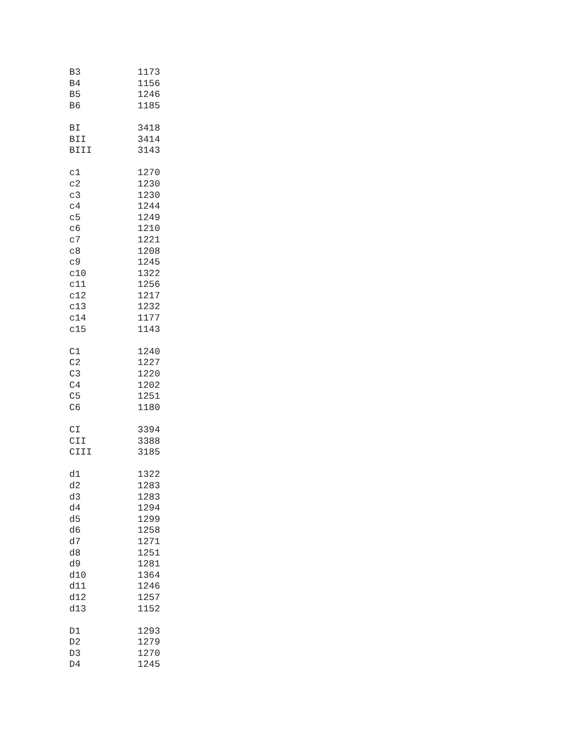| B3 | 1173 |
| B4 | 1156 |
| B5 | 1246 |
| B6 | 1185 |
| BI | 3418 |
| BII | 3414 |
| BIII | 3143 |
| c1 | 1270 |
| c2 | 1230 |
| c3 | 1230 |
| c4 | 1244 |
| c5 | 1249 |
| c6 | 1210 |
| c7 | 1221 |
| c8 | 1208 |
| c9 | 1245 |
| c10 | 1322 |
| c11 | 1256 |
| c12 | 1217 |
| c13 | 1232 |
| c14 | 1177 |
| c15 | 1143 |
| C1 | 1240 |
| C2 | 1227 |
| C3 | 1220 |
| C4 | 1202 |
| C5 | 1251 |
| C6 | 1180 |
| CI | 3394 |
| CII | 3388 |
| CIII | 3185 |
| d1 | 1322 |
| d2 | 1283 |
| d3 | 1283 |
| d4 | 1294 |
| d5 | 1299 |
| d6 | 1258 |
| d7 | 1271 |
| d8 | 1251 |
| d9 | 1281 |
| d10 | 1364 |
| d11 | 1246 |
| d12 | 1257 |
| d13 | 1152 |
| D1 | 1293 |
| D2 | 1279 |
| D3 | 1270 |
| D4 | 1245 |